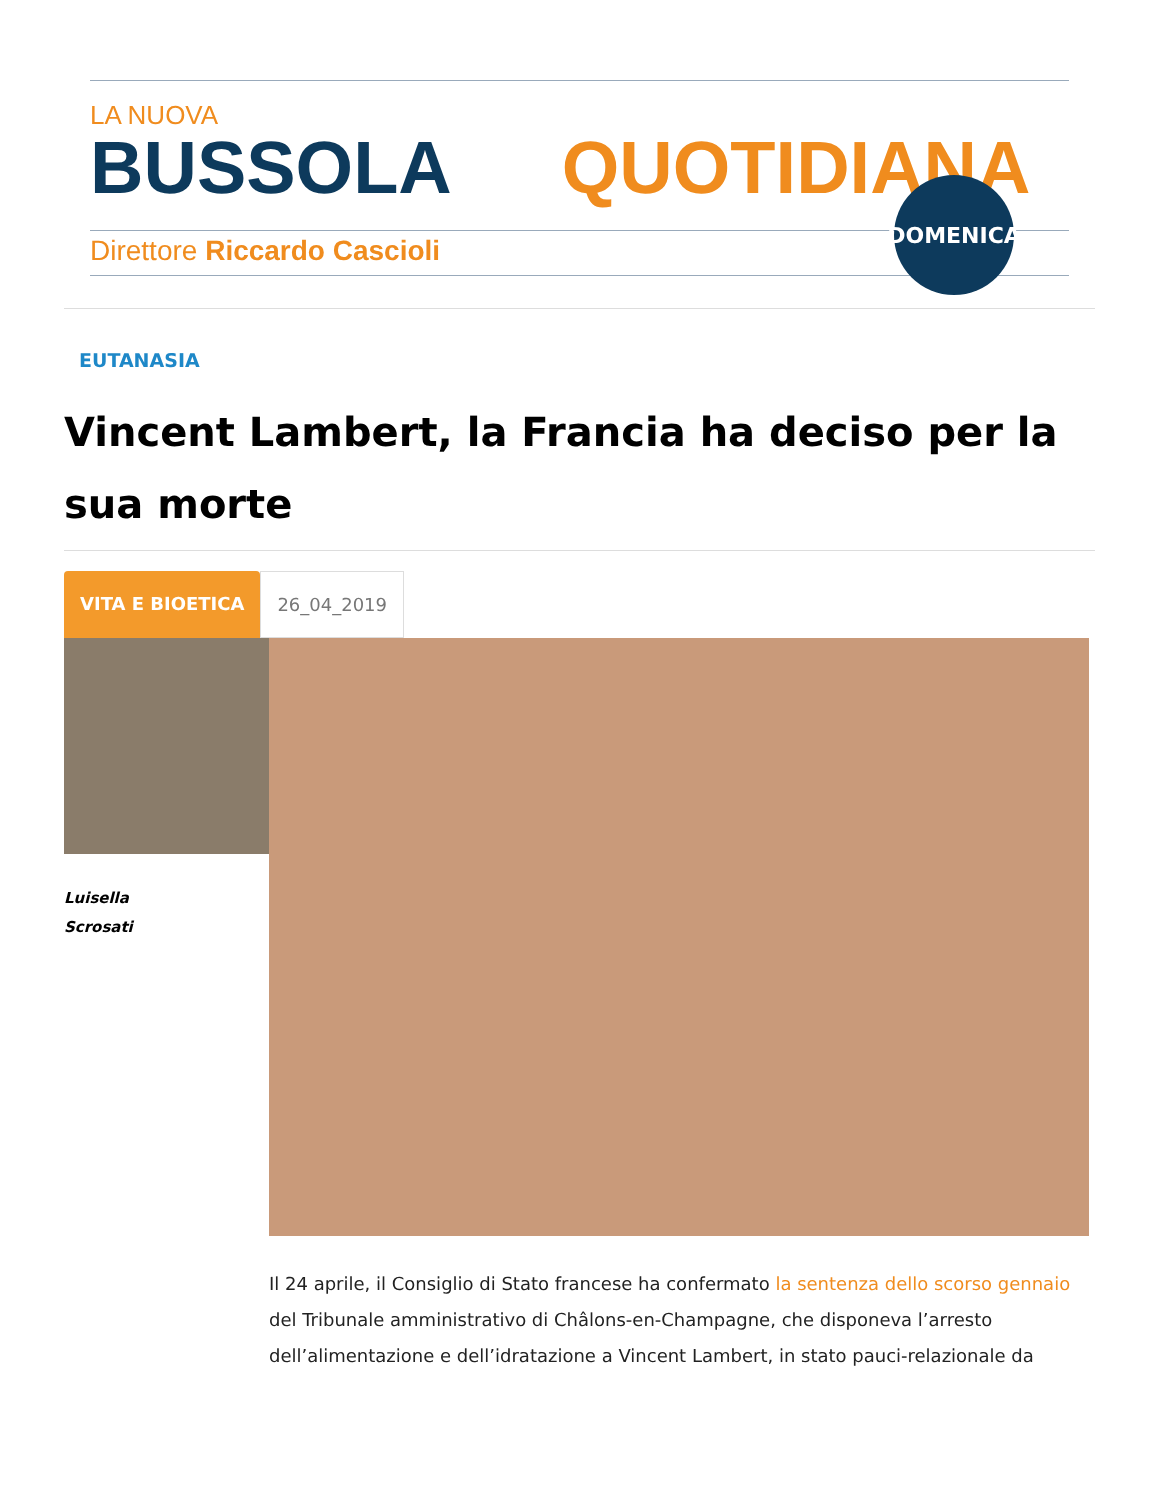LA NUOVA
BUSSOLA QUOTIDIANA
Direttore Riccardo Cascioli
DOMENICA
EUTANASIA
Vincent Lambert, la Francia ha deciso per la sua morte
VITA E BIOETICA 26_04_2019
Luisella
Scrosati
Il 24 aprile, il Consiglio di Stato francese ha confermato la sentenza dello scorso gennaio del Tribunale amministrativo di Châlons-en-Champagne, che disponeva l’arresto dell’alimentazione e dell’idratazione a Vincent Lambert, in stato pauci-relazionale da